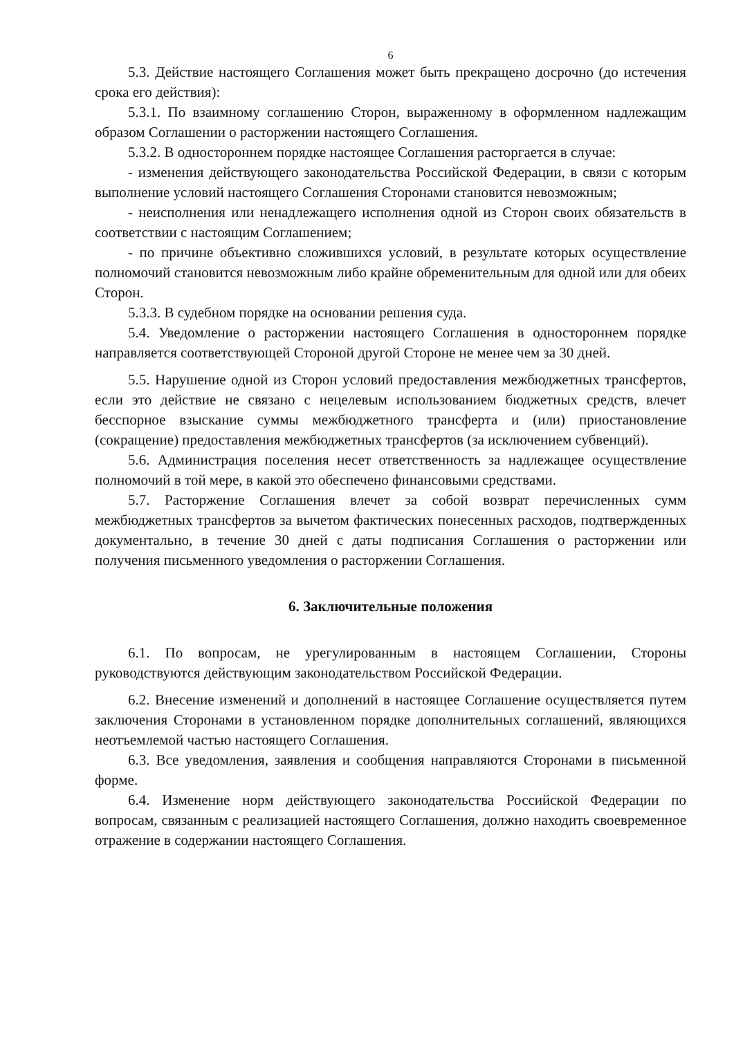6
5.3. Действие настоящего Соглашения может быть прекращено досрочно (до истечения срока его действия):
5.3.1. По взаимному соглашению Сторон, выраженному в оформленном надлежащим образом Соглашении о расторжении настоящего Соглашения.
5.3.2. В одностороннем порядке настоящее Соглашения расторгается в случае:
- изменения действующего законодательства Российской Федерации, в связи с которым выполнение условий настоящего Соглашения Сторонами становится невозможным;
- неисполнения или ненадлежащего исполнения одной из Сторон своих обязательств в соответствии с настоящим Соглашением;
- по причине объективно сложившихся условий, в результате которых осуществление полномочий становится невозможным либо крайне обременительным для одной или для обеих Сторон.
5.3.3. В судебном порядке на основании решения суда.
5.4. Уведомление о расторжении настоящего Соглашения в одностороннем порядке направляется соответствующей Стороной другой Стороне не менее чем за 30 дней.
5.5. Нарушение одной из Сторон условий предоставления межбюджетных трансфертов, если это действие не связано с нецелевым использованием бюджетных средств, влечет бесспорное взыскание суммы межбюджетного трансферта и (или) приостановление (сокращение) предоставления межбюджетных трансфертов (за исключением субвенций).
5.6. Администрация поселения несет ответственность за надлежащее осуществление полномочий в той мере, в какой это обеспечено финансовыми средствами.
5.7. Расторжение Соглашения влечет за собой возврат перечисленных сумм межбюджетных трансфертов за вычетом фактических понесенных расходов, подтвержденных документально, в течение 30 дней с даты подписания Соглашения о расторжении или получения письменного уведомления о расторжении Соглашения.
6. Заключительные положения
6.1. По вопросам, не урегулированным в настоящем Соглашении, Стороны руководствуются действующим законодательством Российской Федерации.
6.2. Внесение изменений и дополнений в настоящее Соглашение осуществляется путем заключения Сторонами в установленном порядке дополнительных соглашений, являющихся неотъемлемой частью настоящего Соглашения.
6.3. Все уведомления, заявления и сообщения направляются Сторонами в письменной форме.
6.4. Изменение норм действующего законодательства Российской Федерации по вопросам, связанным с реализацией настоящего Соглашения, должно находить своевременное отражение в содержании настоящего Соглашения.